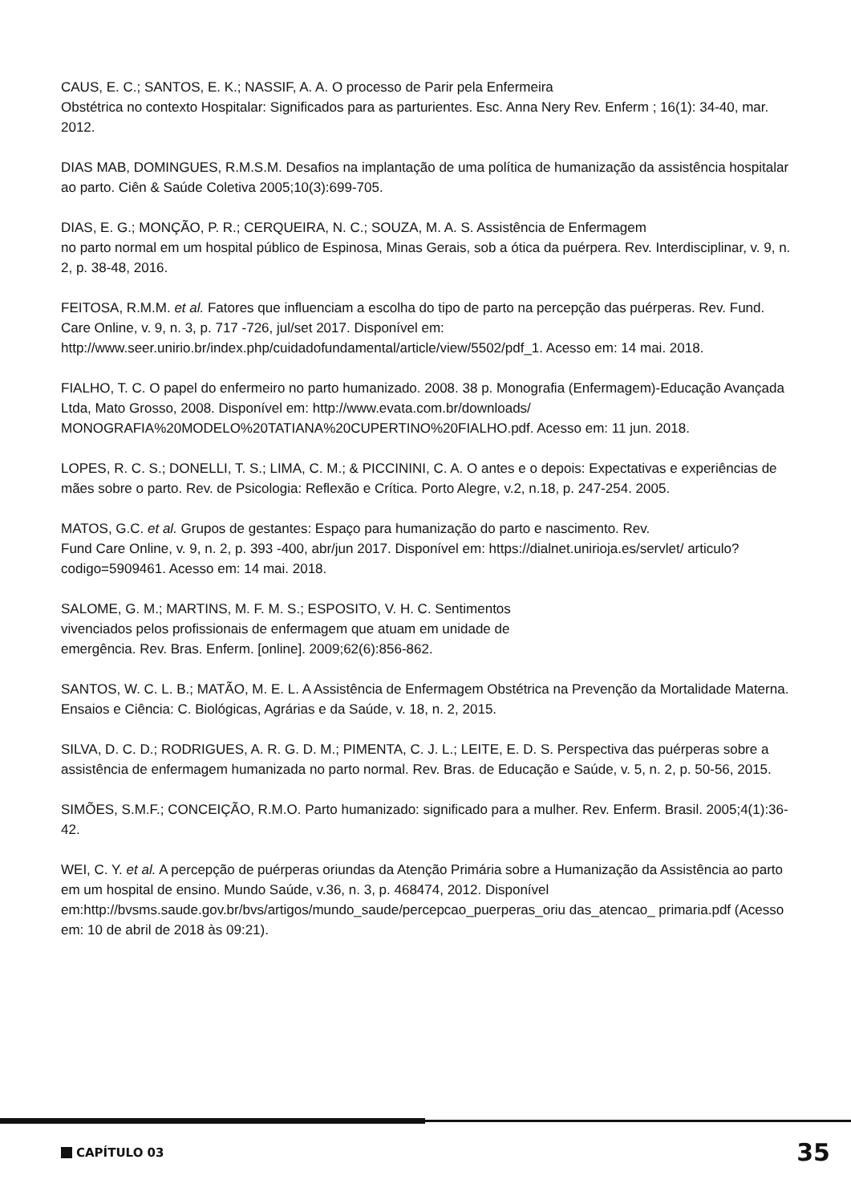CAUS, E. C.; SANTOS, E. K.; NASSIF, A. A. O processo de Parir pela Enfermeira
Obstétrica no contexto Hospitalar: Significados para as parturientes. Esc. Anna Nery Rev. Enferm ; 16(1): 34-40, mar. 2012.
DIAS MAB, DOMINGUES, R.M.S.M. Desafios na implantação de uma política de humanização da assistência hospitalar ao parto. Ciên & Saúde Coletiva 2005;10(3):699-705.
DIAS, E. G.; MONÇÃO, P. R.; CERQUEIRA, N. C.; SOUZA, M. A. S. Assistência de Enfermagem
no parto normal em um hospital público de Espinosa, Minas Gerais, sob a ótica da puérpera. Rev. Interdisciplinar, v. 9, n. 2, p. 38-48, 2016.
FEITOSA, R.M.M. et al. Fatores que influenciam a escolha do tipo de parto na percepção das puérperas. Rev. Fund. Care Online, v. 9, n. 3, p. 717 -726, jul/set 2017. Disponível em: http://www.seer.unirio.br/index.php/cuidadofundamental/article/view/5502/pdf_1. Acesso em: 14 mai. 2018.
FIALHO, T. C. O papel do enfermeiro no parto humanizado. 2008. 38 p. Monografia (Enfermagem)-Educação Avançada Ltda, Mato Grosso, 2008. Disponível em: http://www.evata.com.br/downloads/ MONOGRAFIA%20MODELO%20TATIANA%20CUPERTINO%20FIALHO.pdf. Acesso em: 11 jun. 2018.
LOPES, R. C. S.; DONELLI, T. S.; LIMA, C. M.; & PICCININI, C. A. O antes e o depois: Expectativas e experiências de mães sobre o parto. Rev. de Psicologia: Reflexão e Crítica. Porto Alegre, v.2, n.18, p. 247-254. 2005.
MATOS, G.C. et al. Grupos de gestantes: Espaço para humanização do parto e nascimento. Rev.
Fund Care Online, v. 9, n. 2, p. 393 -400, abr/jun 2017. Disponível em: https://dialnet.unirioja.es/servlet/ articulo?codigo=5909461. Acesso em: 14 mai. 2018.
SALOME, G. M.; MARTINS, M. F. M. S.; ESPOSITO, V. H. C. Sentimentos
vivenciados pelos profissionais de enfermagem que atuam em unidade de
emergência. Rev. Bras. Enferm. [online]. 2009;62(6):856-862.
SANTOS, W. C. L. B.; MATÃO, M. E. L. A Assistência de Enfermagem Obstétrica na Prevenção da Mortalidade Materna. Ensaios e Ciência: C. Biológicas, Agrárias e da Saúde, v. 18, n. 2, 2015.
SILVA, D. C. D.; RODRIGUES, A. R. G. D. M.; PIMENTA, C. J. L.; LEITE, E. D. S. Perspectiva das puérperas sobre a assistência de enfermagem humanizada no parto normal. Rev. Bras. de Educação e Saúde, v. 5, n. 2, p. 50-56, 2015.
SIMÕES, S.M.F.; CONCEIÇÃO, R.M.O. Parto humanizado: significado para a mulher. Rev. Enferm. Brasil. 2005;4(1):36-42.
WEI, C. Y. et al. A percepção de puérperas oriundas da Atenção Primária sobre a Humanização da Assistência ao parto em um hospital de ensino. Mundo Saúde, v.36, n. 3, p. 468474, 2012. Disponível em:http://bvsms.saude.gov.br/bvs/artigos/mundo_saude/percepcao_puerperas_oriu das_atencao_ primaria.pdf (Acesso em: 10 de abril de 2018 às 09:21).
CAPÍTULO 03 35